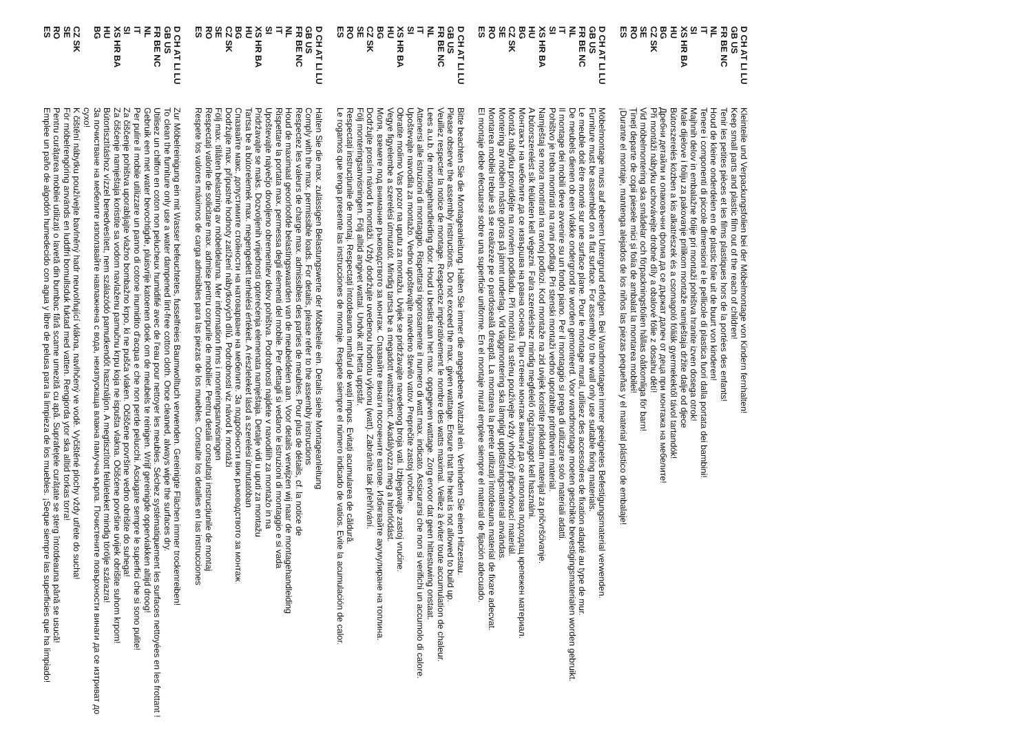D CH AT LI LU
Kleinteile und Verpackungsfolien bei der Möbelmontage von Kindern fernhalten!
GB US
Keep small parts and plastic film out of the reach of children!
FR BE NC
Tenir les petites pièces et les films plastiques hors de la portées des enfants!
NL
Houd de kleine onderdelen en de plastic folie uit de buurt von kinderen!
IT
Tenere i componenti di piccole dimensioni e le pellicole di plastica fuori dalla portata dei bambini!
SI
Majhnih delov in embalažne folije pri montaži pohištva hranite izven dosega otrok!
XS HR BA
Male dijelove i foliju za pakovanje prilikom montaže namještaja držite dalje od djece
HU
Bútorszerelés közben a kis alkatrészek és a csomagoló fóliák gyermekektől távol tartandók!
BG
Дребни детайли и опаковъчни фолиа да се държат далеч от деца при монтажа на мебелите!
CZ SK
Při montáži nábytku uchovávejte drobné díly a obalové fólie z dosahu dětí!
SE
Vid möbelmontering ska smådelar och förpackningsfolien hållas oåtkomliga för barn!
RO
Țineți departe de copii piesele mici și folia de ambalat la montarea mobilei!
ES
¡Durante el montaje, mantenga alejados de los niños las piezas pequeñas y el material plástico de embalaje!
D CH AT LI LU
Möbelmontage muss auf ebenem Untergrund erfolgen. Bei Wandmontagen immer geeignetes Befestigungsmaterial verwenden.
GB US
Furniture must be assembled on a flat surface. For assembly to the wall only use suitable fixing materials.
FR BE NC
Le meuble doit être monté sur une surface plane. Pour le montage mural, utilisez des accessoires de fixation adapté au type de mur.
NL
De meubels dienen ob een vlakke ondergrond te worden gemonteerd. Voor wandmontage moeten geschikte bevestigingsmaterialen worden gebruikt.
IT
Il montage dei mobili deve avvenire su un fondo piano. Per il montaggio si prega di utilizzare solo materiali adatti.
SI
Pohištvo je treba montirati na ravni podlagi. Pri stenski montaži vedno uporabite pritrditveni material.
XS HR BA
Namještaj se mora montirati na ravnoj podlozi. Kod montaže na zid uvijek koristite prikladan materijal za pričvršćivanje.
HU
A bútorszerelést sík felületen kell végezni. Falra szereléshez mindig megfelelő rögzítanyagot kell használni.
BG
Монтажът на мебелите да се извършва на равна основа. При стенен монтаж винаги да се използва подходящ крепежен материал.
CZ SK
Montáž nábytku provádějte na rovném podkladu. Při montáži na stěnu používejte vždy vhodný připevňovací materiál.
SE
Montering av möbeln måste göras på jämnt underlag. Vid väggmontering ska lämpligt uppfästningsmaterial användas.
RO
Montarea mobilei trebuie să se realizeze pe o pardoseală dreaptă. La montarea la perete utilizați întotdeauna material de fixare adecvat.
ES
El montaje debe efectuarse sobre una superficie uniforme. En el montaje mural emplee siempre el material de fijación adecuado.
D CH AT LI LU
Bitte beachten Sie die Montageanleitung. Halten Sie immer die angegebene Wattzahl ein. Verhindern Sie einen Hitzestau.
GB US
Please observe the assembly instructions. Do not exceed the max. given wattage. Ensure that the heat is not allowed to build up.
FR BE NC
Veuillez respecter la notice de montage. Respectez impérativement le nombre des watts maximal. Veillez à éviter toute accumulation de chaleur.
NL
Lees a.u.b. de montagehandleiding door. Houd u beslist aan het max. opgegeven wattage. Zorg ervoor dat geen hittestuwing onstaat.
IT
Attenersi alle istruzioni di montaggio. Rispettarsi rigorosamente il numero di watt max. indicato. Assicurarsi che non si verifichi un accumolo di calore.
SI
Upoštevajte navodila za montažo. Vedno upoštevajte navedeno število vatov. Preprečite zastoj vročine.
XS HR BA
Obratite molimo Vas pozor na uputu za montažu. Uvijek se pridržavajte navedenog broja vati. Izbjegavajte zastoj vrućine.
HU
Vegye figyelembe a szerelési útmutatót. Mindig tartsa be a megadott wattszámot. Akadályozza meg a hitorlódást.
BG
Моля, вземете под внимание ръководството за монтаж. Спазвайте винаги посочените ватове. Избягвайте акумулиране на топлина.
CZ SK
Dodržujte prosím návod k montáži. Vždy dodržujte uvedenou hodnotu výkonu (watt). Zabráníte tak přehřívání.
SE
Följ monteringsanvisningen. Följ alltid angivet wattal. Undvik att hetta uppstår.
RO
Respectați instrucțiunile de montaj. Respectați întotdeauna numărul de wați impus. Evitați acumularea de căldură.
ES
Le rogamos que tenga presente las instrucciones de montaje. Respete siempre el número indicado de vatios. Evite la acumulación de calor.
D CH AT LI LU
Halten Sie die max. zulässigen Belastungswerte der Möbelteile ein. Details siehe Montageanleitung
GB US
Comply with the max. permissible loads. For details, please refer to the assembly instructions
FR BE NC
Respectez les valeurs de charge max. admissibles des parties de meubles. Pour plus de détails, cf. la notice de
NL
Houd de maximaal geoorloofde belastingswaarden van de meubeldelen aan. Voor details verwijzen wij naar de montagehandleiding
IT
Rispettare la portata max. permessa degli elementi del mobile. Per dettagli si vedano le istruzioni di montaggio e si vada
SI
Upoštevajte največjo dovoljeno obremenitev delov pohištva. Podrobnosti najdete v navodilih za montažo in na
XS HR BA
Pridržavajte se maks. Dozvoljenih vrijednosti opterećenja elemenata namještaja. Detalje vidi u uputi za montažu
HU
Tartsa be a bútorelemek max. megengedett terhelési értékeit. A részleteket lásd a szerelési útmutatóban
BG
Спазвайте макс. допустимите стойности на натоварване на мебелите. За подробности виж ръководството за монтаж
CZ SK
Dodržujte max. přípustné hodnoty zatížení nábytkových dílů. Podrobnosti viz návod k montáži
SE
Följ max. tillåten belastning av möbeldelarna. Mer information finns i monteringsanvisningen
RO
Respectați valorile de solicitare max. admise pentru corpurile de mobilier. Pentru detalii consultați instrucțiunile de montaj
ES
Respete los valores máximos de carga admisibles para las piezas de los muebles. Consulte los detalles en las instrucciones
D CH AT LI LU
Zur Möbelreinigung ein mit Wasser befeuchtetes, fusselfreies Baumwolltuch verwenden. Gereinigte Flächen immer trockenreiben!
GB US
To clean the furniture only use a water dampened lint-free cotton cloth. Once cleaned, always wipe the surfaces dry.
FR BE NC
Utilisez un chiffon en coton non pelucheux humidifié avec de l'eau pour nettoyer les meubles. Séchez systématiquement les surfaces nettoyées en les frottant !
NL
Gebruik een met water bevochtigde, pluisvrije katoenen doek om de meubels te reinigen. Wrijf gereinigde opperviakken altijd droog!
IT
Per pulire il mobile utilizzare un panno di cotone inumidito d'acqua e che non perde pelucchi. Asciugare sempre le superfici che si sono pulite!
SI
Za čiščenje pohištva uporabljajte vlažno bombažno krpo, ki ne pušča vlaken. Očiščene površine vedno obrišite do suhega!
XS HR BA
Za čišćenje namještaja koristite sa vodom navlaženu pamučnu krpu koja ne ispušta vlakna. Očišćene površine uvijek obrišite suhom krpom!
HU
Bútortisztításhoz vízzel benedvesített, nem szálazódó pamutkendőt használjon. A megtisztított felületeket mindig törölje szárazra!
BG
За почистване на мебелите използвайте навлажнена с вода, неизпускаща влакна памучна кърпа. Почистените повърхности винаги да се изтриват до сухо!
CZ SK
K čištění nábytku používejte bavlněný hadr neuvolňující vlákna, navlhčený ve vodě. Vyčištěné plochy vždy utřete do sucha!
SE
För möbelrengöring används en luddfri bomullsduk fuktad med vatten. Rengjorda ytor ska alltid torkas torra!
RO
Pentru curățarea mobilei utilizați o lavetă din bumbac fără scame umezită cu apă. Suprafețele curățate se șterg întotdeauna până se usucă!
ES
Emplee un paño de algodón humedecido con agua y libre de pelusa para la limpieza de los muebles. ¡Seque siempre las superficies que ha limpiado!